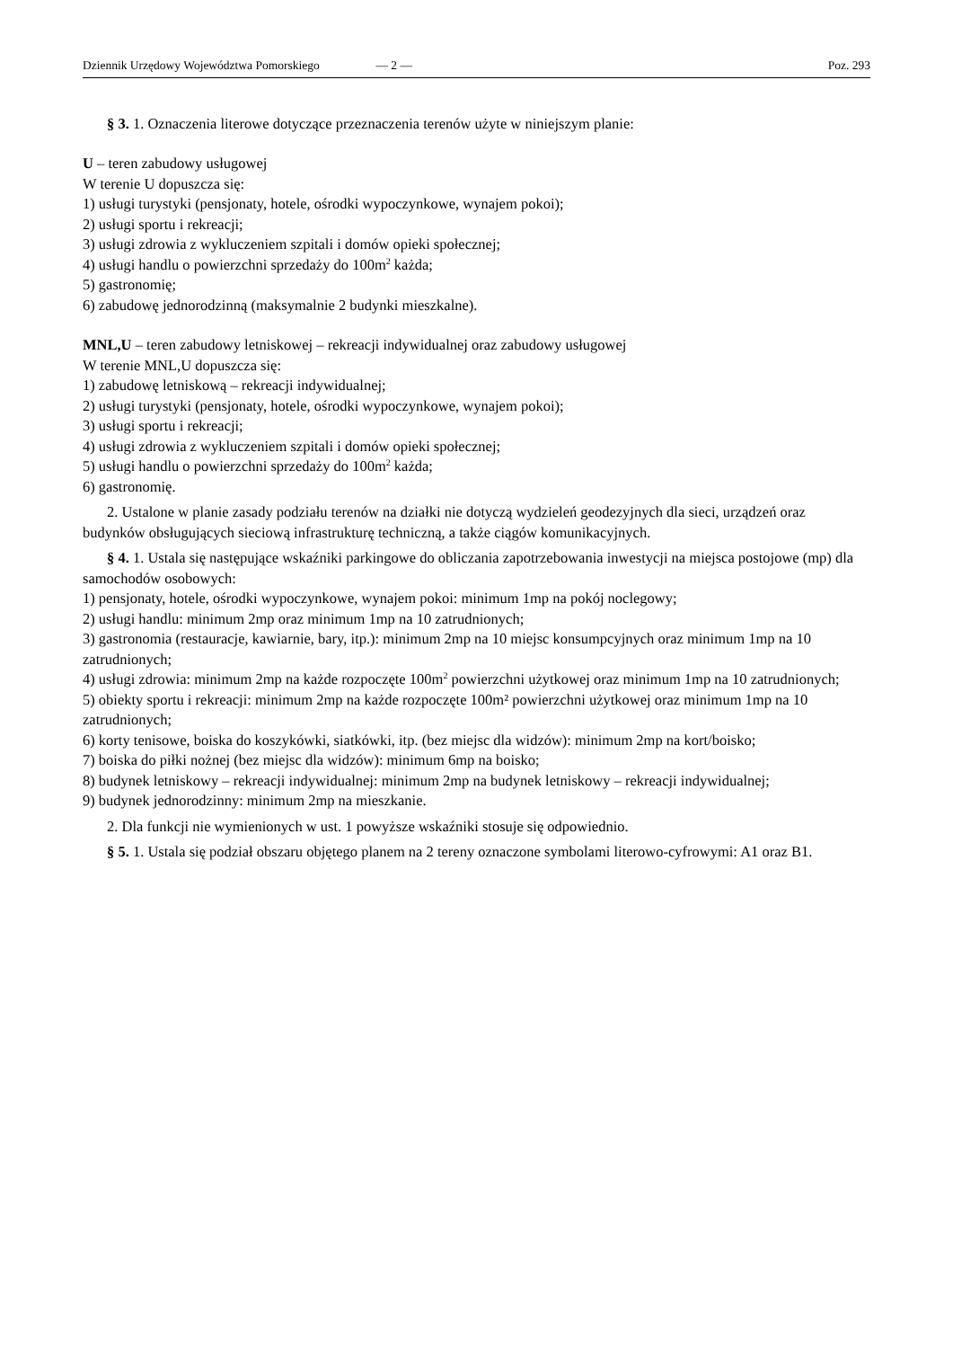Dziennik Urzędowy Województwa Pomorskiego — 2 — Poz. 293
§ 3. 1. Oznaczenia literowe dotyczące przeznaczenia terenów użyte w niniejszym planie:
U – teren zabudowy usługowej
W terenie U dopuszcza się:
1) usługi turystyki (pensjonaty, hotele, ośrodki wypoczynkowe, wynajem pokoi);
2) usługi sportu i rekreacji;
3) usługi zdrowia z wykluczeniem szpitali i domów opieki społecznej;
4) usługi handlu o powierzchni sprzedaży do 100m<sup>2</sup> każda;
5) gastronomię;
6) zabudowę jednorodzinną (maksymalnie 2 budynki mieszkalne).
MNL,U – teren zabudowy letniskowej – rekreacji indywidualnej oraz zabudowy usługowej
W terenie MNL,U dopuszcza się:
1) zabudowę letniskową – rekreacji indywidualnej;
2) usługi turystyki (pensjonaty, hotele, ośrodki wypoczynkowe, wynajem pokoi);
3) usługi sportu i rekreacji;
4) usługi zdrowia z wykluczeniem szpitali i domów opieki społecznej;
5) usługi handlu o powierzchni sprzedaży do 100m<sup>2</sup> każda;
6) gastronomię.
2. Ustalone w planie zasady podziału terenów na działki nie dotyczą wydzieleń geodezyjnych dla sieci, urządzeń oraz budynków obsługujących sieciową infrastrukturę techniczną, a także ciągów komunikacyjnych.
§ 4. 1. Ustala się następujące wskaźniki parkingowe do obliczania zapotrzebowania inwestycji na miejsca postojowe (mp) dla samochodów osobowych:
1) pensjonaty, hotele, ośrodki wypoczynkowe, wynajem pokoi: minimum 1mp na pokój noclegowy;
2) usługi handlu: minimum 2mp oraz minimum 1mp na 10 zatrudnionych;
3) gastronomia (restauracje, kawiarnie, bary, itp.): minimum 2mp na 10 miejsc konsumpcyjnych oraz minimum 1mp na 10 zatrudnionych;
4) usługi zdrowia: minimum 2mp na każde rozpoczęte 100m<sup>2</sup> powierzchni użytkowej oraz minimum 1mp na 10 zatrudnionych;
5) obiekty sportu i rekreacji: minimum 2mp na każde rozpoczęte 100m² powierzchni użytkowej oraz minimum 1mp na 10 zatrudnionych;
6) korty tenisowe, boiska do koszykówki, siatkówki, itp. (bez miejsc dla widzów): minimum 2mp na kort/boisko;
7) boiska do piłki nożnej (bez miejsc dla widzów): minimum 6mp na boisko;
8) budynek letniskowy – rekreacji indywidualnej: minimum 2mp na budynek letniskowy – rekreacji indywidualnej;
9) budynek jednorodzinny: minimum 2mp na mieszkanie.
2. Dla funkcji nie wymienionych w ust. 1 powyższe wskaźniki stosuje się odpowiednio.
§ 5. 1. Ustala się podział obszaru objętego planem na 2 tereny oznaczone symbolami literowo-cyfrowymi: A1 oraz B1.